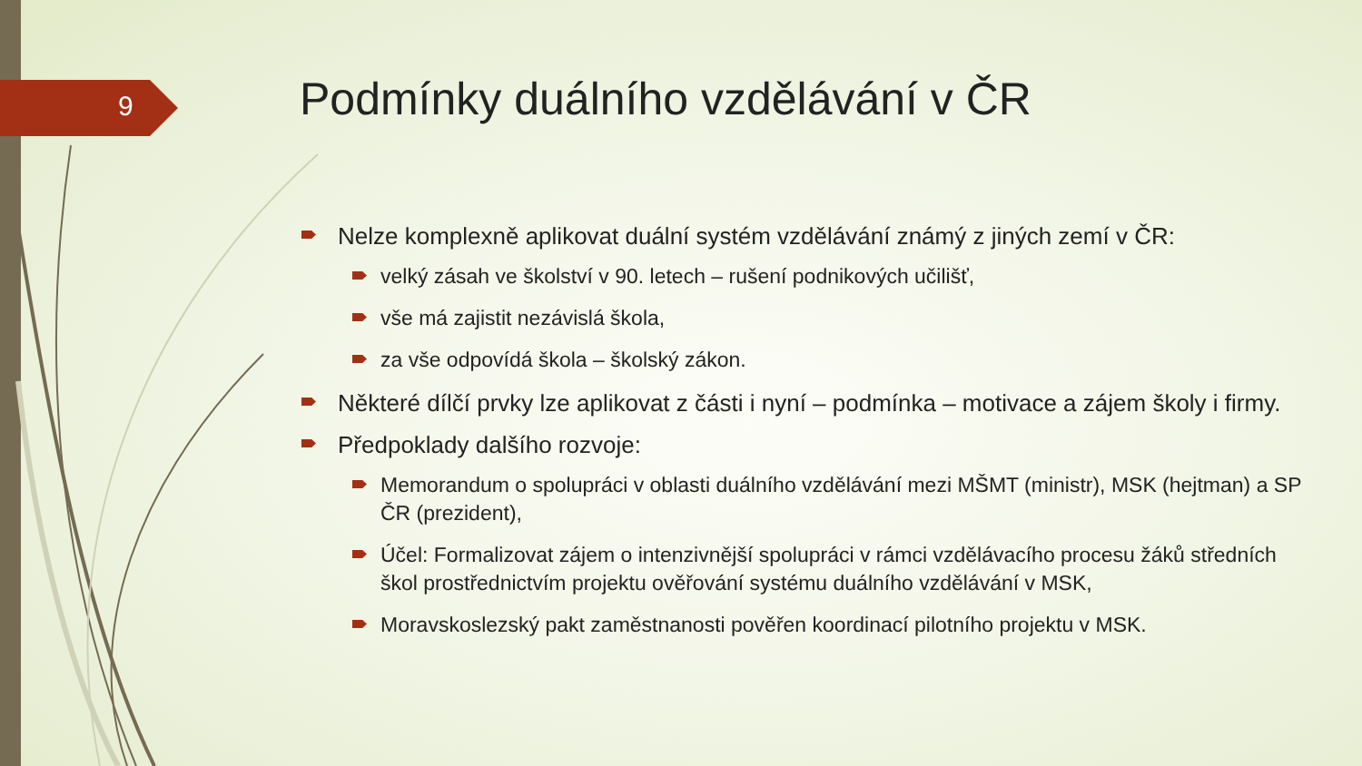9
Podmínky duálního vzdělávání v ČR
Nelze komplexně aplikovat duální systém vzdělávání známý z jiných zemí v ČR:
velký zásah ve školství v 90. letech – rušení podnikových učilišť,
vše má zajistit nezávislá škola,
za vše odpovídá škola – školský zákon.
Některé dílčí prvky lze aplikovat z části i nyní – podmínka – motivace a zájem školy i firmy.
Předpoklady dalšího rozvoje:
Memorandum o spolupráci v oblasti duálního vzdělávání mezi MŠMT (ministr), MSK (hejtman) a SP ČR (prezident),
Účel: Formalizovat zájem o intenzivnější spolupráci v rámci vzdělávacího procesu žáků středních škol prostřednictvím projektu ověřování systému duálního vzdělávání v MSK,
Moravskoslezský pakt zaměstnanosti pověřen koordinací pilotního projektu v MSK.